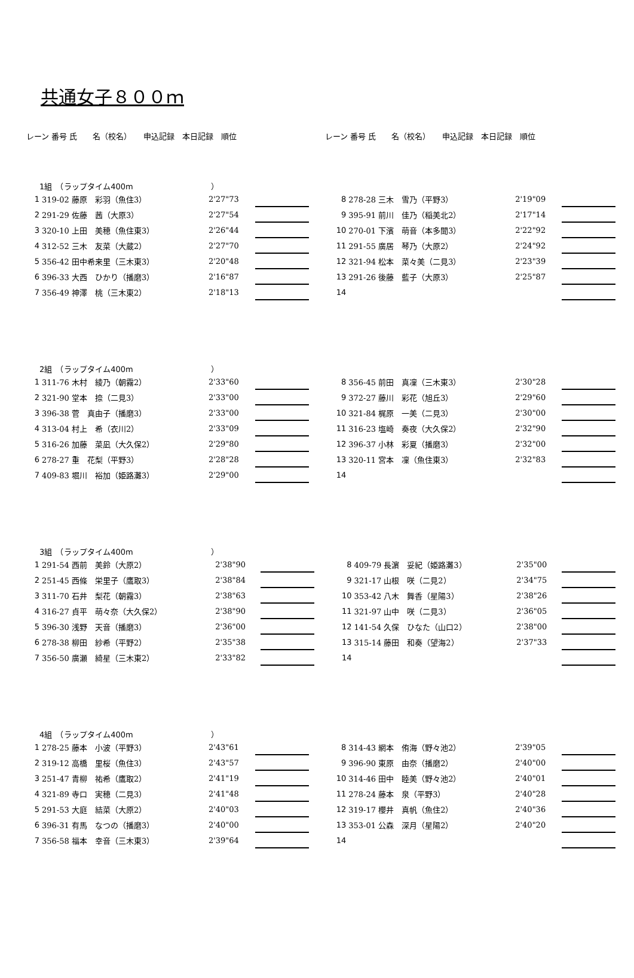共通女子８００ｍ
レーン 番号 氏　　名（校名）　　申込記録　本日記録　順位 レーン 番号 氏　　名（校名）　　申込記録　本日記録　順位
| 1組 （ラップタイム400m ） | | | | | | | | | | |
| 1 | 319-02 藤原 彩羽（魚住3） | 2'27"73 | | | | 8 | 278-28 三木 雪乃（平野3） | 2'19"09 | | |
| 2 | 291-29 佐藤 茜（大原3） | 2'27"54 | | | | 9 | 395-91 前川 佳乃（稲美北2） | 2'17"14 | | |
| 3 | 320-10 上田 美穂（魚住東3） | 2'26"44 | | | | 10 | 270-01 下濱 萌音（本多聞3） | 2'22"92 | | |
| 4 | 312-52 三木 友菜（大蔵2） | 2'27"70 | | | | 11 | 291-55 廣居 琴乃（大原2） | 2'24"92 | | |
| 5 | 356-42 田中希来里（三木東3） | 2'20"48 | | | | 12 | 321-94 松本 菜々美（二見3） | 2'23"39 | | |
| 6 | 396-33 大西 ひかり（播磨3） | 2'16"87 | | | | 13 | 291-26 後藤 藍子（大原3） | 2'25"87 | | |
| 7 | 356-49 神澤 桃（三木東2） | 2'18"13 | | | | 14 | | | | |
| 2組 （ラップタイム400m ） | | | | | | | | | | |
| 1 | 311-76 木村 綾乃（朝霧2） | 2'33"60 | | | | 8 | 356-45 前田 真凜（三木東3） | 2'30"28 | | |
| 2 | 321-90 堂本 捺（二見3） | 2'33"00 | | | | 9 | 372-27 藤川 彩花（旭丘3） | 2'29"60 | | |
| 3 | 396-38 菅 真由子（播磨3） | 2'33"00 | | | | 10 | 321-84 梶原 一美（二見3） | 2'30"00 | | |
| 4 | 313-04 村上 希（衣川2） | 2'33"09 | | | | 11 | 316-23 塩崎 奏夜（大久保2） | 2'32"90 | | |
| 5 | 316-26 加藤 菜凪（大久保2） | 2'29"80 | | | | 12 | 396-37 小林 彩夏（播磨3） | 2'32"00 | | |
| 6 | 278-27 重 花梨（平野3） | 2'28"28 | | | | 13 | 320-11 宮本 凜（魚住東3） | 2'32"83 | | |
| 7 | 409-83 堀川 裕加（姫路灘3） | 2'29"00 | | | | 14 | | | | |
| 3組 （ラップタイム400m ） | | | | | | | | | | |
| 1 | 291-54 西前 美鈴（大原2） | 2'38"90 | | | | 8 | 409-79 長濵 妥紀（姫路灘3） | 2'35"00 | | |
| 2 | 251-45 西條 栄里子（鷹取3） | 2'38"84 | | | | 9 | 321-17 山根 咲（二見2） | 2'34"75 | | |
| 3 | 311-70 石井 梨花（朝霧3） | 2'38"63 | | | | 10 | 353-42 八木 舞香（星陽3） | 2'38"26 | | |
| 4 | 316-27 貞平 萌々奈（大久保2） | 2'38"90 | | | | 11 | 321-97 山中 咲（二見3） | 2'36"05 | | |
| 5 | 396-30 浅野 天音（播磨3） | 2'36"00 | | | | 12 | 141-54 久保 ひなた（山口2） | 2'38"00 | | |
| 6 | 278-38 柳田 紗希（平野2） | 2'35"38 | | | | 13 | 315-14 藤田 和奏（望海2） | 2'37"33 | | |
| 7 | 356-50 廣瀬 綺星（三木東2） | 2'33"82 | | | | 14 | | | | |
| 4組 （ラップタイム400m ） | | | | | | | | | | |
| 1 | 278-25 藤本 小波（平野3） | 2'43"61 | | | | 8 | 314-43 網本 侑海（野々池2） | 2'39"05 | | |
| 2 | 319-12 高橋 里桜（魚住3） | 2'43"57 | | | | 9 | 396-90 東原 由奈（播磨2） | 2'40"00 | | |
| 3 | 251-47 青柳 祐希（鷹取2） | 2'41"19 | | | | 10 | 314-46 田中 睦美（野々池2） | 2'40"01 | | |
| 4 | 321-89 寺口 実穂（二見3） | 2'41"48 | | | | 11 | 278-24 藤本 泉（平野3） | 2'40"28 | | |
| 5 | 291-53 大庭 結菜（大原2） | 2'40"03 | | | | 12 | 319-17 櫻井 真帆（魚住2） | 2'40"36 | | |
| 6 | 396-31 有馬 なつの（播磨3） | 2'40"00 | | | | 13 | 353-01 公森 深月（星陽2） | 2'40"20 | | |
| 7 | 356-58 福本 幸音（三木東3） | 2'39"64 | | | | 14 | | | | |